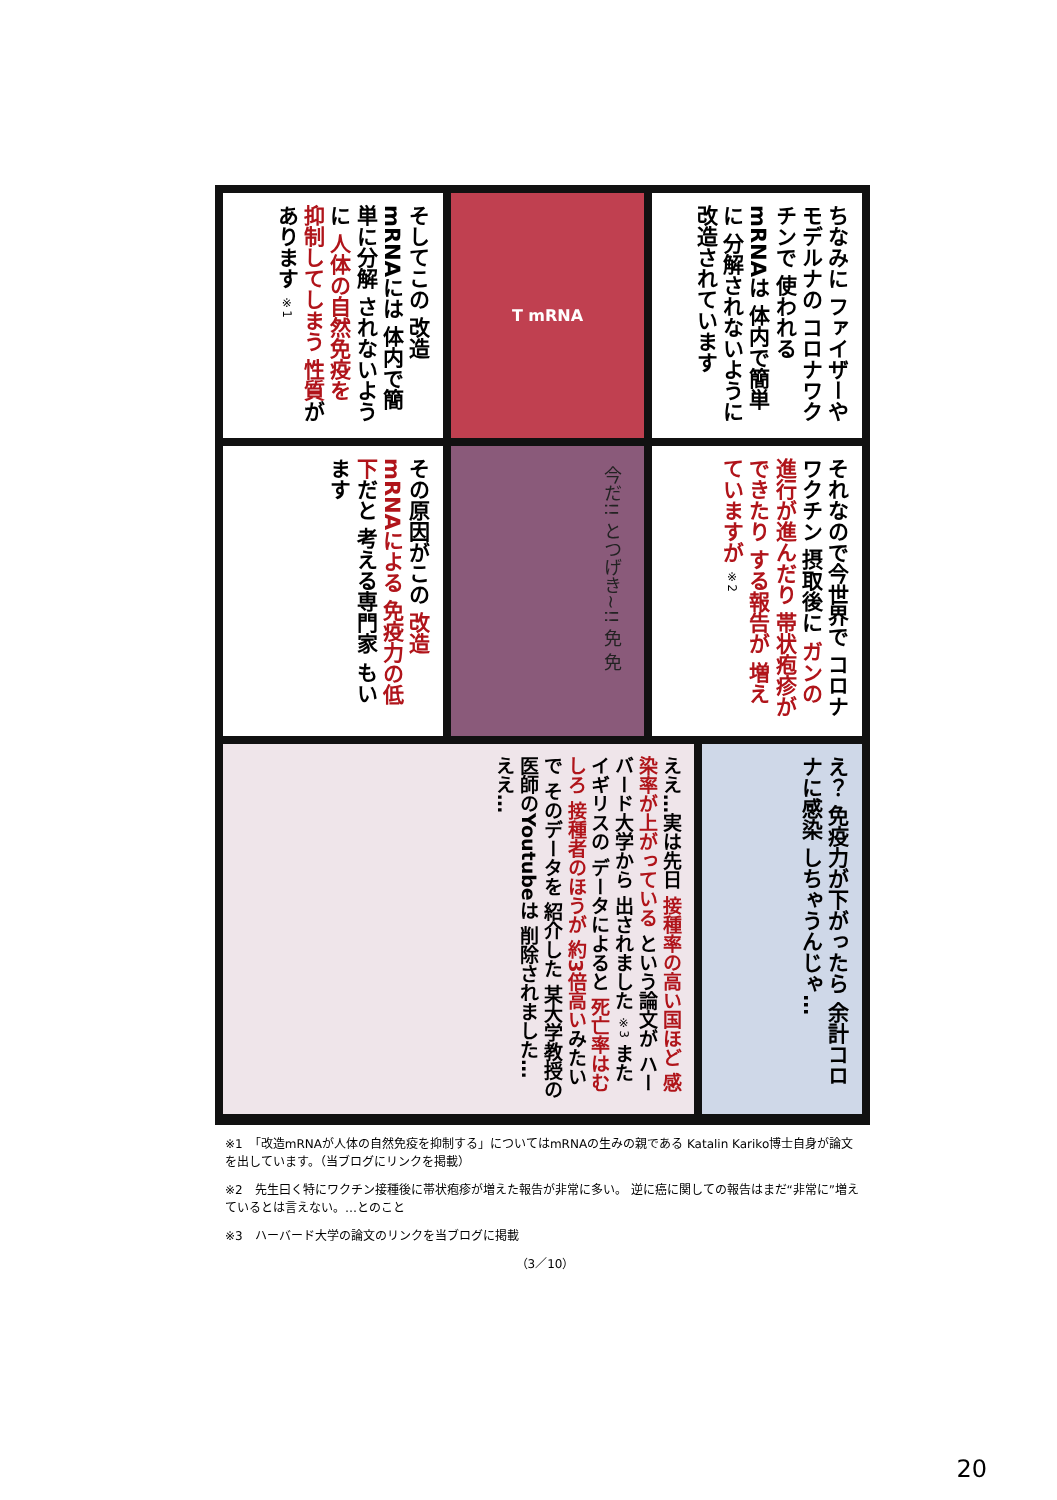ちなみに ファイザーや モデルナの コロナワクチンで 使われるmRNAは 体内で簡単に 分解されないように 改造されています
T mRNA
そしてこの 改造mRNAには 体内で簡単に分解 されないように 人体の自然免疫を 抑制してしまう 性質があります ※1
それなので今世界で コロナワクチン 摂取後に ガンの進行が進んだり 帯状疱疹ができたり する報告が 増えていますが ※2
今だ!! とつげき~!! 免 免
その原因がこの 改造mRNAによる 免疫力の低下だと 考える専門家 もいます
え？ 免疫力が下がったら 余計コロナに感染 しちゃうんじゃ…
ええ…実は先日 接種率の高い国ほど 感染率が上がっている という論文が ハーバード大学から 出されました ※3 また イギリスの データによると 死亡率はむしろ 接種者のほうが 約3倍高いみたいで そのデータを 紹介した 某大学教授の 医師のYoutubeは 削除されました… ええ…
※1　「改造mRNAが人体の自然免疫を抑制する」についてはmRNAの生みの親である Katalin Kariko博士自身が論文を出しています。（当ブログにリンクを掲載）
※2　先生曰く特にワクチン接種後に帯状疱疹が増えた報告が非常に多い。 逆に癌に関しての報告はまだ“非常に”増えているとは言えない。…とのこと
※3　ハーバード大学の論文のリンクを当ブログに掲載
（3／10）
20